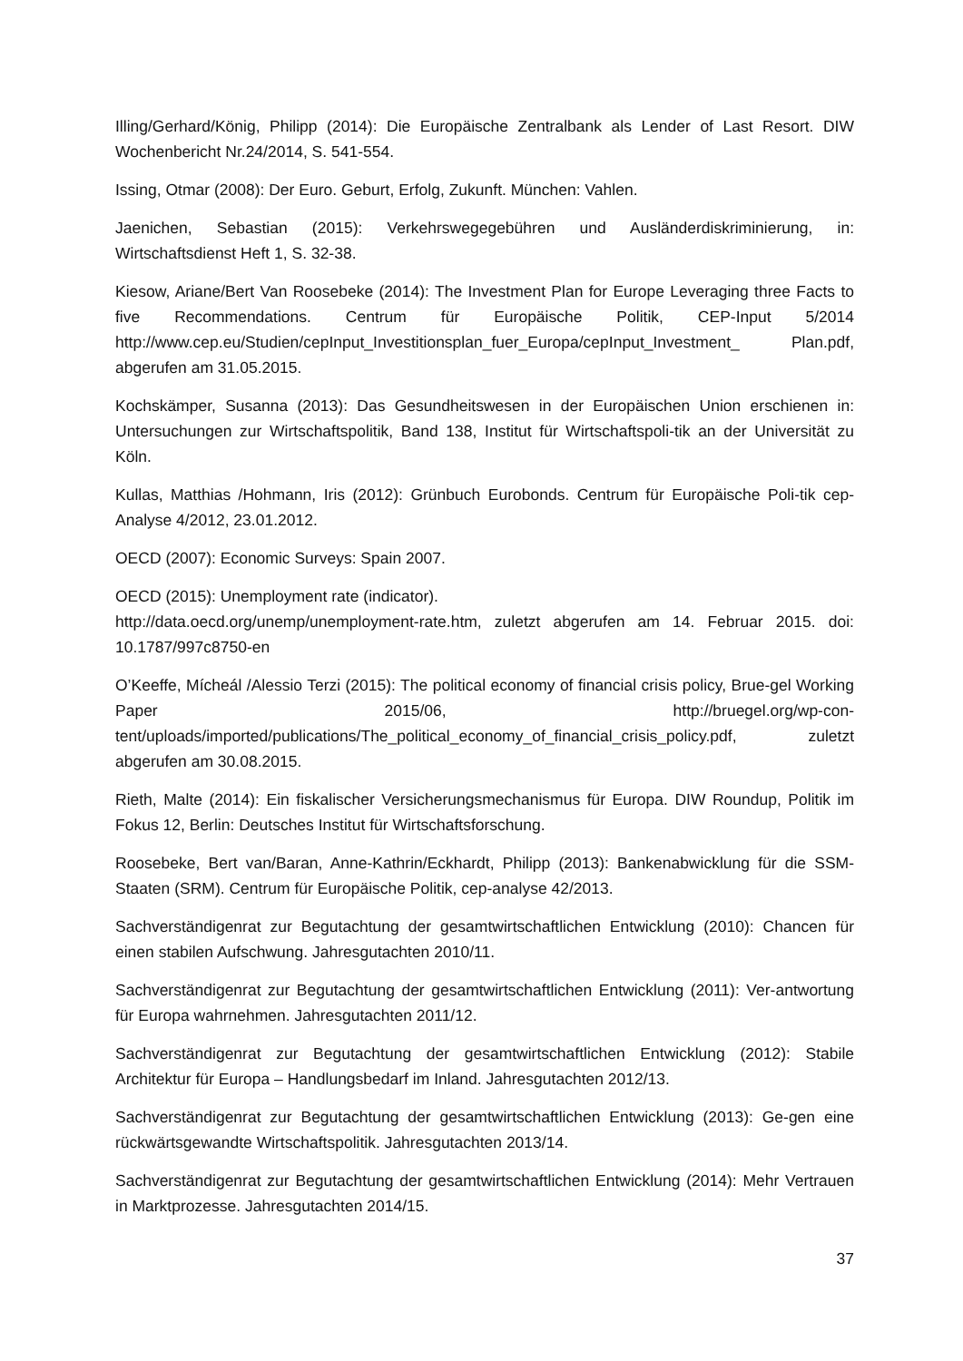Illing/Gerhard/König, Philipp (2014): Die Europäische Zentralbank als Lender of Last Resort. DIW Wochenbericht Nr.24/2014, S. 541-554.
Issing, Otmar (2008): Der Euro. Geburt, Erfolg, Zukunft. München: Vahlen.
Jaenichen, Sebastian (2015): Verkehrswegegebühren und Ausländerdiskriminierung, in: Wirtschaftsdienst Heft 1, S. 32-38.
Kiesow, Ariane/Bert Van Roosebeke (2014): The Investment Plan for Europe Leveraging three Facts to five Recommendations. Centrum für Europäische Politik, CEP-Input 5/2014 http://www.cep.eu/Studien/cepInput_Investitionsplan_fuer_Europa/cepInput_Investment_ Plan.pdf, abgerufen am 31.05.2015.
Kochskämper, Susanna (2013): Das Gesundheitswesen in der Europäischen Union erschienen in: Untersuchungen zur Wirtschaftspolitik, Band 138, Institut für Wirtschaftspoli-tik an der Universität zu Köln.
Kullas, Matthias /Hohmann, Iris (2012): Grünbuch Eurobonds. Centrum für Europäische Poli-tik cep-Analyse 4/2012, 23.01.2012.
OECD (2007): Economic Surveys: Spain 2007.
OECD (2015): Unemployment rate (indicator).
http://data.oecd.org/unemp/unemployment-rate.htm, zuletzt abgerufen am 14. Februar 2015. doi: 10.1787/997c8750-en
O’Keeffe, Mícheál /Alessio Terzi (2015): The political economy of financial crisis policy, Brue-gel Working Paper 2015/06, http://bruegel.org/wp-con-tent/uploads/imported/publications/The_political_economy_of_financial_crisis_policy.pdf, zuletzt abgerufen am 30.08.2015.
Rieth, Malte (2014): Ein fiskalischer Versicherungsmechanismus für Europa. DIW Roundup, Politik im Fokus 12, Berlin: Deutsches Institut für Wirtschaftsforschung.
Roosebeke, Bert van/Baran, Anne-Kathrin/Eckhardt, Philipp (2013): Bankenabwicklung für die SSM-Staaten (SRM). Centrum für Europäische Politik, cep-analyse 42/2013.
Sachverständigenrat zur Begutachtung der gesamtwirtschaftlichen Entwicklung (2010): Chancen für einen stabilen Aufschwung. Jahresgutachten 2010/11.
Sachverständigenrat zur Begutachtung der gesamtwirtschaftlichen Entwicklung (2011): Ver-antwortung für Europa wahrnehmen. Jahresgutachten 2011/12.
Sachverständigenrat zur Begutachtung der gesamtwirtschaftlichen Entwicklung (2012): Stabile Architektur für Europa – Handlungsbedarf im Inland. Jahresgutachten 2012/13.
Sachverständigenrat zur Begutachtung der gesamtwirtschaftlichen Entwicklung (2013): Ge-gen eine rückwärtsgewandte Wirtschaftspolitik. Jahresgutachten 2013/14.
Sachverständigenrat zur Begutachtung der gesamtwirtschaftlichen Entwicklung (2014): Mehr Vertrauen in Marktprozesse. Jahresgutachten 2014/15.
37